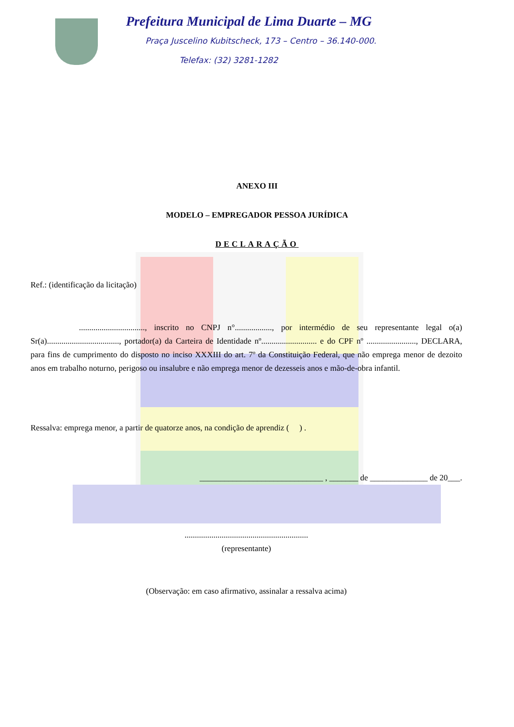Prefeitura Municipal de Lima Duarte – MG
Praça Juscelino Kubitscheck, 173 – Centro – 36.140-000.
Telefax: (32) 3281-1282
ANEXO III
MODELO – EMPREGADOR PESSOA JURÍDICA
DECLARAÇÃO
Ref.: (identificação da licitação)
................................, inscrito no CNPJ n°.................., por intermédio de seu representante legal o(a) Sr(a)..................................., portador(a) da Carteira de Identidade nº........................... e do CPF nº ........................, DECLARA, para fins de cumprimento do disposto no inciso XXXIII do art. 7º da Constituição Federal, que não emprega menor de dezoito anos em trabalho noturno, perigoso ou insalubre e não emprega menor de dezesseis anos e mão-de-obra infantil.
Ressalva: emprega menor, a partir de quatorze anos, na condição de aprendiz ( ) .
______________________________ , _______ de ______________ de 20___.
............................................................
(representante)
(Observação: em caso afirmativo, assinalar a ressalva acima)